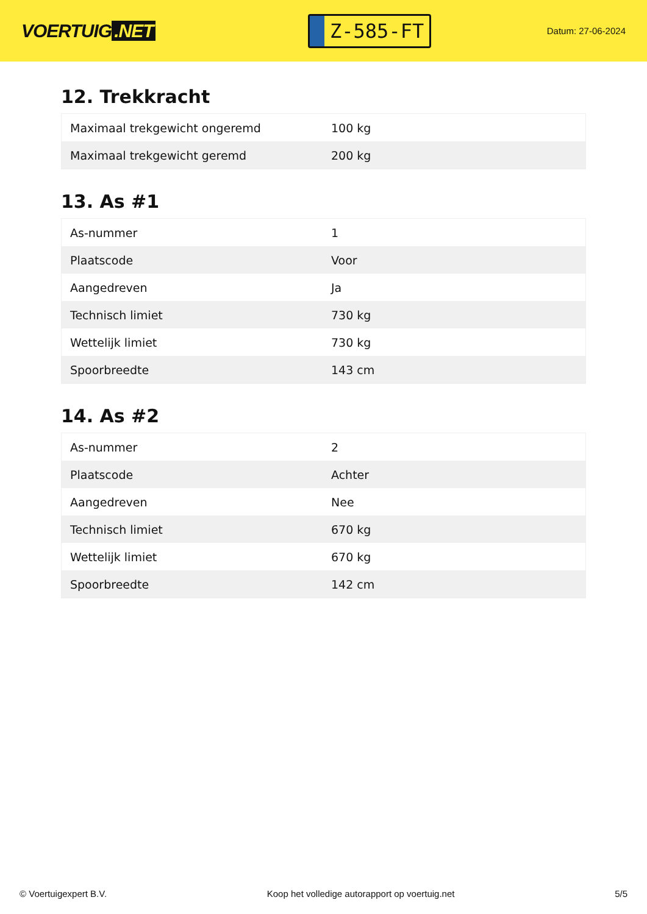VOERTUIG.NET
Z-585-FT
Datum: 27-06-2024
12. Trekkracht
| Maximaal trekgewicht ongeremd | 100 kg |
| Maximaal trekgewicht geremd | 200 kg |
13. As #1
| As-nummer | 1 |
| Plaatscode | Voor |
| Aangedreven | Ja |
| Technisch limiet | 730 kg |
| Wettelijk limiet | 730 kg |
| Spoorbreedte | 143 cm |
14. As #2
| As-nummer | 2 |
| Plaatscode | Achter |
| Aangedreven | Nee |
| Technisch limiet | 670 kg |
| Wettelijk limiet | 670 kg |
| Spoorbreedte | 142 cm |
© Voertuigexpert B.V. Koop het volledige autorapport op voertuig.net 5/5